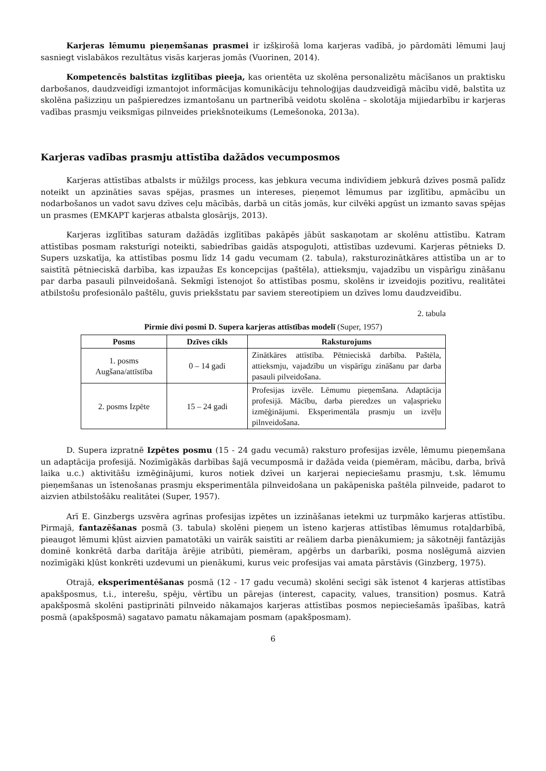Karjeras lēmumu pieņemšanas prasmei ir izšķirošā loma karjeras vadībā, jo pārdomāti lēmumi ļauj sasniegt vislabākos rezultātus visās karjeras jomās (Vuorinen, 2014).
Kompetencēs balstītas izglītības pieeja, kas orientēta uz skolēna personalizētu mācīšanos un praktisku darbošanos, daudzveidīgi izmantojot informācijas komunikāciju tehnoloģijas daudzveidīgā mācību vidē, balstīta uz skolēna pašizziņu un pašpieredzes izmantošanu un partnerībā veidotu skolēna – skolotāja mijiedarbību ir karjeras vadības prasmju veiksmīgas pilnveides priekšnoteikums (Lemešonoka, 2013a).
Karjeras vadības prasmju attīstība dažādos vecumposmos
Karjeras attīstības atbalsts ir mūžilgs process, kas jebkura vecuma indivīdiem jebkurā dzīves posmā palīdz noteikt un apzināties savas spējas, prasmes un intereses, pieņemot lēmumus par izglītību, apmācību un nodarbošanos un vadot savu dzīves ceļu mācībās, darbā un citās jomās, kur cilvēki apgūst un izmanto savas spējas un prasmes (EMKAPT karjeras atbalsta glosārijs, 2013).
Karjeras izglītības saturam dažādās izglītības pakāpēs jābūt saskaņotam ar skolēnu attīstību. Katram attīstības posmam raksturīgi noteikti, sabiedrības gaidās atspoguļoti, attīstības uzdevumi. Karjeras pētnieks D. Supers uzskatīja, ka attīstības posmu līdz 14 gadu vecumam (2. tabula), raksturozinātkāres attīstība un ar to saistītā pētnieciskā darbība, kas izpaužas Es koncepcijas (paštēla), attieksmju, vajadzību un vispārīgu zināšanu par darba pasauli pilnveidošanā. Sekmīgi īstenojot šo attīstības posmu, skolēns ir izveidojis pozitīvu, realitātei atbilstošu profesionālo paštēlu, guvis priekšstatu par saviem stereotipiem un dzīves lomu daudzveidību.
2. tabula
Pirmie divi posmi D. Supera karjeras attīstības modelī (Super, 1957)
| Posms | Dzīves cikls | Raksturojums |
| --- | --- | --- |
| 1. posms Augšana/attīstība | 0 – 14 gadi | Zinātkāres attīstība. Pētnieciskā darbība. Paštēla, attieksmju, vajadzību un vispārīgu zināšanu par darba pasauli pilveidošana. |
| 2. posms Izpēte | 15 – 24 gadi | Profesijas izvēle. Lēmumu pieņemšana. Adaptācija profesijā. Mācību, darba pieredzes un vaļasprieku izmēģinājumi. Eksperimentāla prasmju un izvēļu pilnveidošana. |
D. Supera izpratnē Izpētes posmu (15 - 24 gadu vecumā) raksturo profesijas izvēle, lēmumu pieņemšana un adaptācija profesijā. Nozīmīgākās darbības šajā vecumposmā ir dažāda veida (piemēram, mācību, darba, brīvā laika u.c.) aktivitāšu izmēģinājumi, kuros notiek dzīvei un karjerai nepieciešamu prasmju, t.sk. lēmumu pieņemšanas un īstenošanas prasmju eksperimentāla pilnveidošana un pakāpeniska paštēla pilnveide, padarot to aizvien atbilstošāku realitātei (Super, 1957).
Arī E. Ginzbergs uzsvēra agrīnas profesijas izpētes un izzināšanas ietekmi uz turpmāko karjeras attīstību. Pirmajā, fantazēšanas posmā (3. tabula) skolēni pieņem un īsteno karjeras attīstības lēmumus rotaļdarbībā, pieaugot lēmumi kļūst aizvien pamatotāki un vairāk saistīti ar reāliem darba pienākumiem; ja sākotnēji fantāzijās dominē konkrētā darba darītāja ārējie atribūti, piemēram, apģērbs un darbarīki, posma noslēgumā aizvien nozīmīgāki kļūst konkrēti uzdevumi un pienākumi, kurus veic profesijas vai amata pārstāvis (Ginzberg, 1975).
Otrajā, eksperimentēšanas posmā (12 - 17 gadu vecumā) skolēni secīgi sāk īstenot 4 karjeras attīstības apakšposmus, t.i., interešu, spēju, vērtību un pārejas (interest, capacity, values, transition) posmus. Katrā apakšposmā skolēni pastiprināti pilnveido nākamajos karjeras attīstības posmos nepieciešamās īpašības, katrā posmā (apakšposmā) sagatavo pamatu nākamajam posmam (apakšposmam).
6